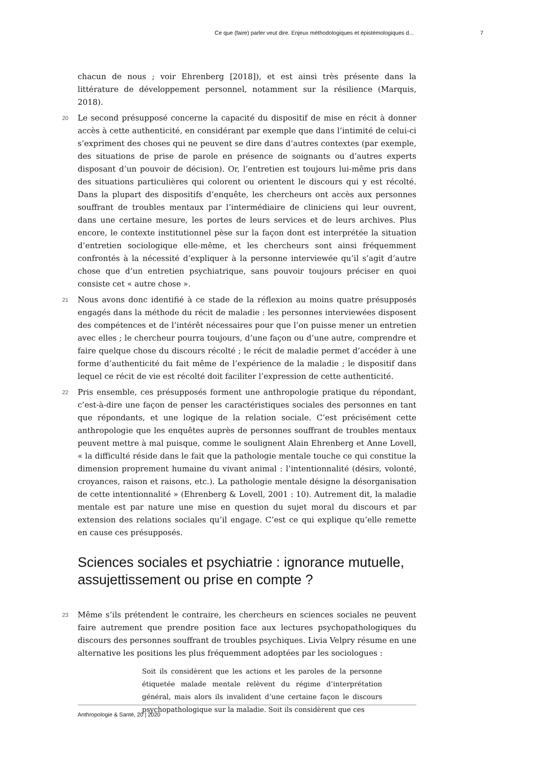Ce que (faire) parler veut dire. Enjeux méthodologiques et épistémologiques d... 7
chacun de nous ; voir Ehrenberg [2018]), et est ainsi très présente dans la littérature de développement personnel, notamment sur la résilience (Marquis, 2018).
20 Le second présupposé concerne la capacité du dispositif de mise en récit à donner accès à cette authenticité, en considérant par exemple que dans l’intimité de celui-ci s’expriment des choses qui ne peuvent se dire dans d’autres contextes (par exemple, des situations de prise de parole en présence de soignants ou d’autres experts disposant d’un pouvoir de décision). Or, l’entretien est toujours lui-même pris dans des situations particulières qui colorent ou orientent le discours qui y est récolté. Dans la plupart des dispositifs d’enquête, les chercheurs ont accès aux personnes souffrant de troubles mentaux par l’intermédiaire de cliniciens qui leur ouvrent, dans une certaine mesure, les portes de leurs services et de leurs archives. Plus encore, le contexte institutionnel pèse sur la façon dont est interprétée la situation d’entretien sociologique elle-même, et les chercheurs sont ainsi fréquemment confrontés à la nécessité d’expliquer à la personne interviewée qu’il s’agit d’autre chose que d’un entretien psychiatrique, sans pouvoir toujours préciser en quoi consiste cet « autre chose ».
21 Nous avons donc identifié à ce stade de la réflexion au moins quatre présupposés engagés dans la méthode du récit de maladie : les personnes interviewées disposent des compétences et de l’intérêt nécessaires pour que l’on puisse mener un entretien avec elles ; le chercheur pourra toujours, d’une façon ou d’une autre, comprendre et faire quelque chose du discours récolté ; le récit de maladie permet d’accéder à une forme d’authenticité du fait même de l’expérience de la maladie ; le dispositif dans lequel ce récit de vie est récolté doit faciliter l’expression de cette authenticité.
22 Pris ensemble, ces présupposés forment une anthropologie pratique du répondant, c’est-à-dire une façon de penser les caractéristiques sociales des personnes en tant que répondants, et une logique de la relation sociale. C’est précisément cette anthropologie que les enquêtes auprès de personnes souffrant de troubles mentaux peuvent mettre à mal puisque, comme le soulignent Alain Ehrenberg et Anne Lovell, « la difficulté réside dans le fait que la pathologie mentale touche ce qui constitue la dimension proprement humaine du vivant animal : l’intentionnalité (désirs, volonté, croyances, raison et raisons, etc.). La pathologie mentale désigne la désorganisation de cette intentionnalité » (Ehrenberg & Lovell, 2001 : 10). Autrement dit, la maladie mentale est par nature une mise en question du sujet moral du discours et par extension des relations sociales qu’il engage. C’est ce qui explique qu’elle remette en cause ces présupposés.
Sciences sociales et psychiatrie : ignorance mutuelle, assujettissement ou prise en compte ?
23 Même s’ils prétendent le contraire, les chercheurs en sciences sociales ne peuvent faire autrement que prendre position face aux lectures psychopathologiques du discours des personnes souffrant de troubles psychiques. Livia Velpry résume en une alternative les positions les plus fréquemment adoptées par les sociologues :
Soit ils considèrent que les actions et les paroles de la personne étiquetée malade mentale relèvent du régime d’interprétation général, mais alors ils invalident d’une certaine façon le discours psychopathologique sur la maladie. Soit ils considèrent que ces
Anthropologie & Santé, 20 | 2020